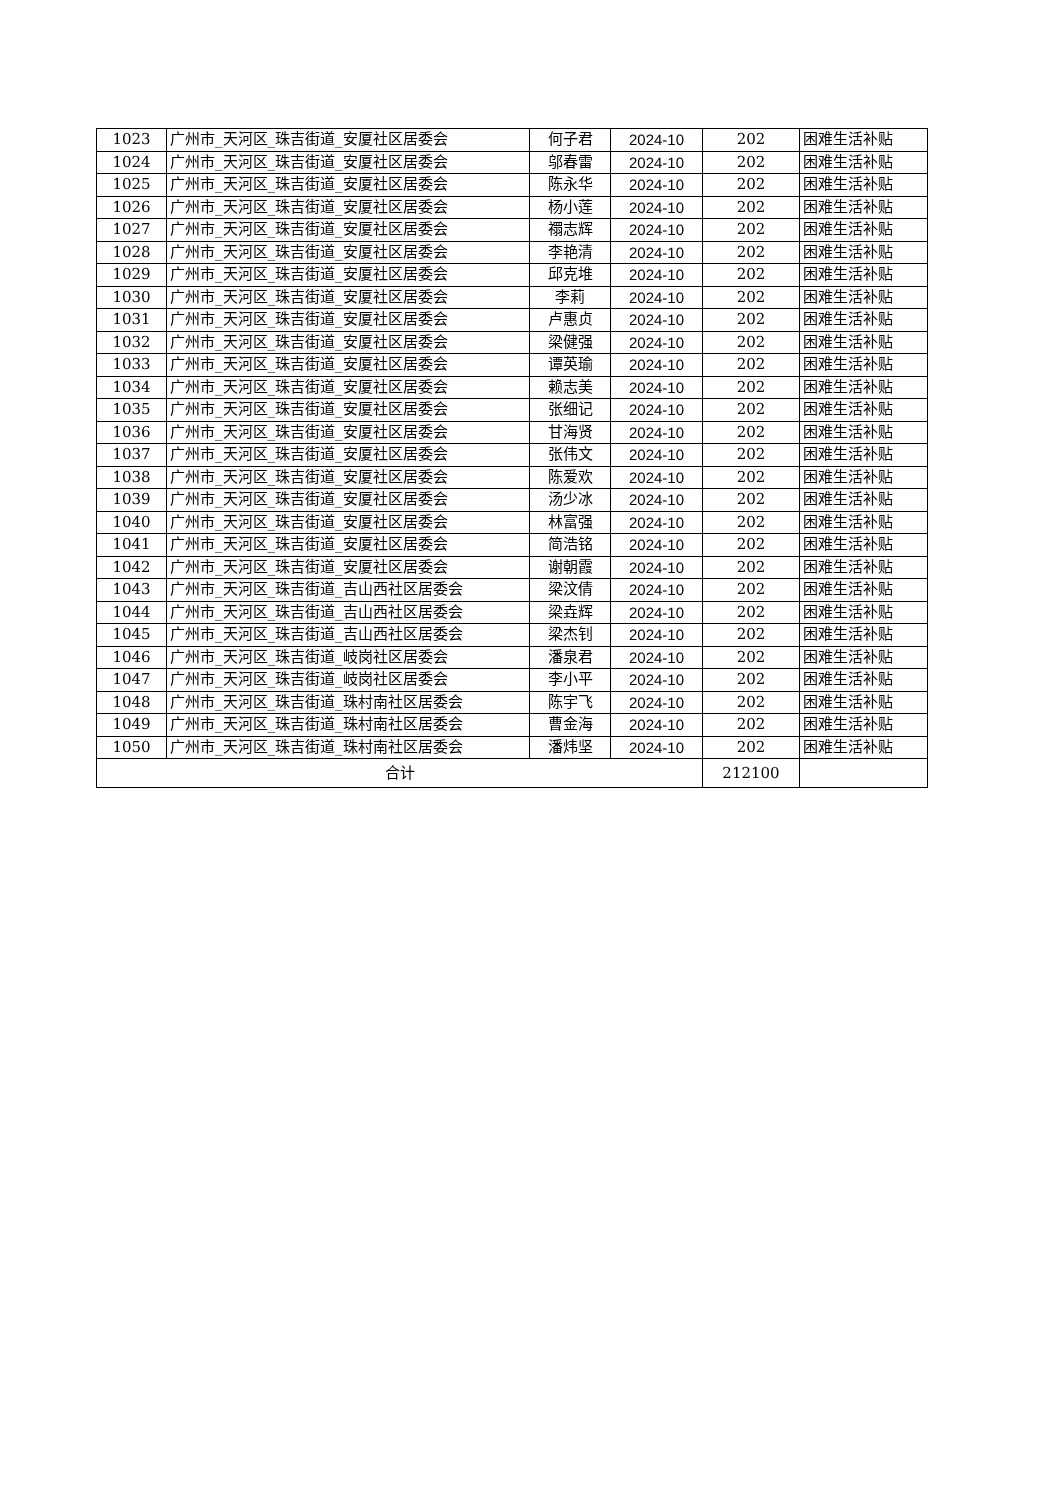| 1023 | 广州市_天河区_珠吉街道_安厦社区居委会 | 何子君 | 2024-10 | 202 | 困难生活补贴 |
| 1024 | 广州市_天河区_珠吉街道_安厦社区居委会 | 邬春雷 | 2024-10 | 202 | 困难生活补贴 |
| 1025 | 广州市_天河区_珠吉街道_安厦社区居委会 | 陈永华 | 2024-10 | 202 | 困难生活补贴 |
| 1026 | 广州市_天河区_珠吉街道_安厦社区居委会 | 杨小莲 | 2024-10 | 202 | 困难生活补贴 |
| 1027 | 广州市_天河区_珠吉街道_安厦社区居委会 | 禤志辉 | 2024-10 | 202 | 困难生活补贴 |
| 1028 | 广州市_天河区_珠吉街道_安厦社区居委会 | 李艳清 | 2024-10 | 202 | 困难生活补贴 |
| 1029 | 广州市_天河区_珠吉街道_安厦社区居委会 | 邱克堆 | 2024-10 | 202 | 困难生活补贴 |
| 1030 | 广州市_天河区_珠吉街道_安厦社区居委会 | 李莉 | 2024-10 | 202 | 困难生活补贴 |
| 1031 | 广州市_天河区_珠吉街道_安厦社区居委会 | 卢惠贞 | 2024-10 | 202 | 困难生活补贴 |
| 1032 | 广州市_天河区_珠吉街道_安厦社区居委会 | 梁健强 | 2024-10 | 202 | 困难生活补贴 |
| 1033 | 广州市_天河区_珠吉街道_安厦社区居委会 | 谭英瑜 | 2024-10 | 202 | 困难生活补贴 |
| 1034 | 广州市_天河区_珠吉街道_安厦社区居委会 | 赖志美 | 2024-10 | 202 | 困难生活补贴 |
| 1035 | 广州市_天河区_珠吉街道_安厦社区居委会 | 张细记 | 2024-10 | 202 | 困难生活补贴 |
| 1036 | 广州市_天河区_珠吉街道_安厦社区居委会 | 甘海贤 | 2024-10 | 202 | 困难生活补贴 |
| 1037 | 广州市_天河区_珠吉街道_安厦社区居委会 | 张伟文 | 2024-10 | 202 | 困难生活补贴 |
| 1038 | 广州市_天河区_珠吉街道_安厦社区居委会 | 陈爱欢 | 2024-10 | 202 | 困难生活补贴 |
| 1039 | 广州市_天河区_珠吉街道_安厦社区居委会 | 汤少冰 | 2024-10 | 202 | 困难生活补贴 |
| 1040 | 广州市_天河区_珠吉街道_安厦社区居委会 | 林富强 | 2024-10 | 202 | 困难生活补贴 |
| 1041 | 广州市_天河区_珠吉街道_安厦社区居委会 | 简浩铭 | 2024-10 | 202 | 困难生活补贴 |
| 1042 | 广州市_天河区_珠吉街道_安厦社区居委会 | 谢朝霞 | 2024-10 | 202 | 困难生活补贴 |
| 1043 | 广州市_天河区_珠吉街道_吉山西社区居委会 | 梁汶倩 | 2024-10 | 202 | 困难生活补贴 |
| 1044 | 广州市_天河区_珠吉街道_吉山西社区居委会 | 梁垚辉 | 2024-10 | 202 | 困难生活补贴 |
| 1045 | 广州市_天河区_珠吉街道_吉山西社区居委会 | 梁杰钊 | 2024-10 | 202 | 困难生活补贴 |
| 1046 | 广州市_天河区_珠吉街道_岐岗社区居委会 | 潘泉君 | 2024-10 | 202 | 困难生活补贴 |
| 1047 | 广州市_天河区_珠吉街道_岐岗社区居委会 | 李小平 | 2024-10 | 202 | 困难生活补贴 |
| 1048 | 广州市_天河区_珠吉街道_珠村南社区居委会 | 陈宇飞 | 2024-10 | 202 | 困难生活补贴 |
| 1049 | 广州市_天河区_珠吉街道_珠村南社区居委会 | 曹金海 | 2024-10 | 202 | 困难生活补贴 |
| 1050 | 广州市_天河区_珠吉街道_珠村南社区居委会 | 潘炜坚 | 2024-10 | 202 | 困难生活补贴 |
| 合计 | | | | 212100 | |